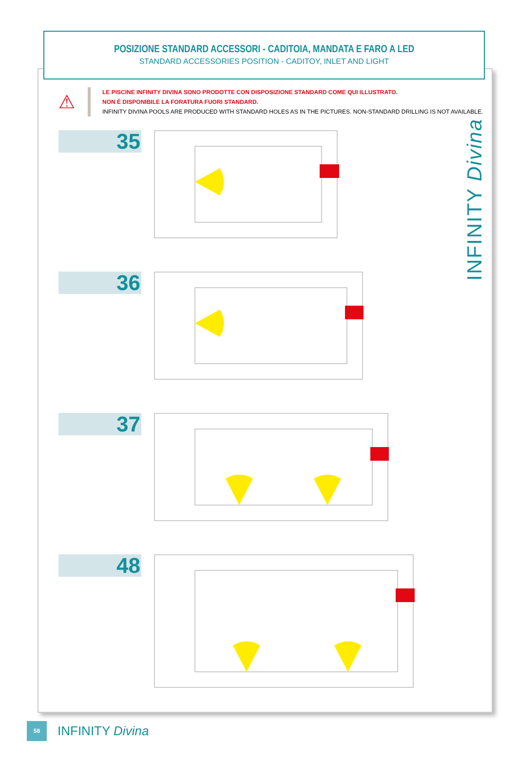POSIZIONE STANDARD ACCESSORI - CADITOIA, MANDATA E FARO A LED
STANDARD ACCESSORIES POSITION - CADITOY, INLET AND LIGHT
⚠
LE PISCINE INFINITY DIVINA SONO PRODOTTE CON DISPOSIZIONE STANDARD COME QUI ILLUSTRATO.
NON È DISPONIBILE LA FORATURA FUORI STANDARD.
INFINITY DIVINA POOLS ARE PRODUCED WITH STANDARD HOLES AS IN THE PICTURES. NON-STANDARD DRILLING IS NOT AVAILABLE.
INFINITY Divina
35
36
37
48
58
INFINITY Divina